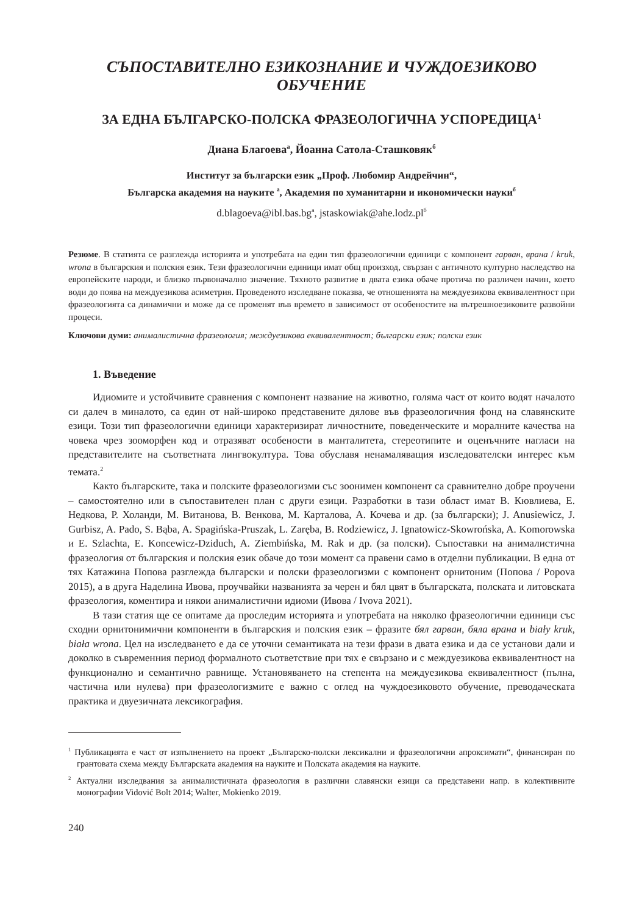СЪПОСТАВИТЕЛНО ЕЗИКОЗНАНИЕ И ЧУЖДОЕЗИКОВО ОБУЧЕНИЕ
ЗА ЕДНА БЪЛГАРСКО-ПОЛСКА ФРАЗЕОЛОГИЧНА УСПОРЕДИЦА<sup>1</sup>
Диана Благоева<sup>а</sup>, Йоанна Сатола-Сташковяк<sup>б</sup>
Институт за български език „Проф. Любомир Андрейчин“,
Българска академия на науките <sup>а</sup>, Академия по хуманитарни и икономически науки<sup>б</sup>
d.blagoeva@ibl.bas.bg<sup>а</sup>, jstaskowiak@ahe.lodz.pl<sup>б</sup>
Резюме. В статията се разглежда историята и употребата на един тип фразеологични единици с компонент гарван, врана / kruk, wrona в българския и полския език. Тези фразеологични единици имат общ произход, свързан с античното културно наследство на европейските народи, и близко първоначално значение. Тяхното развитие в двата езика обаче протича по различен начин, което води до поява на междуезикова асиметрия. Проведеното изследване показва, че отношенията на междуезикова еквивалентност при фразеологията са динамични и може да се променят във времето в зависимост от особеностите на вътрешноезиковите развойни процеси.
Ключови думи: анималистична фразеология; междуезикова еквивалентност; български език; полски език
1. Въведение
Идиомите и устойчивите сравнения с компонент название на животно, голяма част от които водят началото си далеч в миналото, са един от най-широко представените дялове във фразеологичния фонд на славянските езици. Този тип фразеологични единици характеризират личностните, поведенческите и моралните качества на човека чрез зооморфен код и отразяват особености в манталитета, стереотипите и оценъчните нагласи на представителите на съответната лингвокултура. Това обуславя ненамаляващия изследователски интерес към темата.<sup>2</sup>
Както българските, така и полските фразеологизми със зоонимен компонент са сравнително добре проучени – самостоятелно или в съпоставителен план с други езици. Разработки в тази област имат В. Кювлиева, Е. Недкова, Р. Холанди, М. Витанова, В. Венкова, М. Карталова, А. Кочева и др. (за български); J. Anusiewicz, J. Gurbisz, A. Pado, S. Bąba, A. Spagińska-Pruszak, L. Zaręba, B. Rodziewicz, J. Ignatowicz-Skowrońska, A. Komorowska и E. Szlachta, E. Koncewicz-Dziduch, A. Ziembińska, M. Rak и др. (за полски). Съпоставки на анималистична фразеология от българския и полския език обаче до този момент са правени само в отделни публикации. В една от тях Катажина Попова разглежда български и полски фразеологизми с компонент орнитоним (Попова / Popova 2015), а в друга Наделина Ивова, проучвайки названията за черен и бял цвят в българската, полската и литовската фразеология, коментира и някои анималистични идиоми (Ивова / Ivova 2021).
В тази статия ще се опитаме да проследим историята и употребата на няколко фразеологични единици със сходни орнитонимични компоненти в българския и полския език – фразите бял гарван, бяла врана и biały kruk, biała wrona. Цел на изследването е да се уточни семантиката на тези фрази в двата езика и да се установи дали и доколко в съвременния период формалното съответствие при тях е свързано и с междуезикова еквивалентност на функционално и семантично равнище. Установяването на степента на междуезикова еквивалентност (пълна, частична или нулева) при фразеологизмите е важно с оглед на чуждоезиковото обучение, преводаческата практика и двуезичната лексикография.
<sup>1</sup> Публикацията е част от изпълнението на проект „Българско-полски лексикални и фразеологични апроксимати“, финансиран по грантовата схема между Българската академия на науките и Полската академия на науките.
<sup>2</sup> Актуални изследвания за анималистичната фразеология в различни славянски езици са представени напр. в колективните монографии Vidović Bolt 2014; Walter, Mokienko 2019.
240